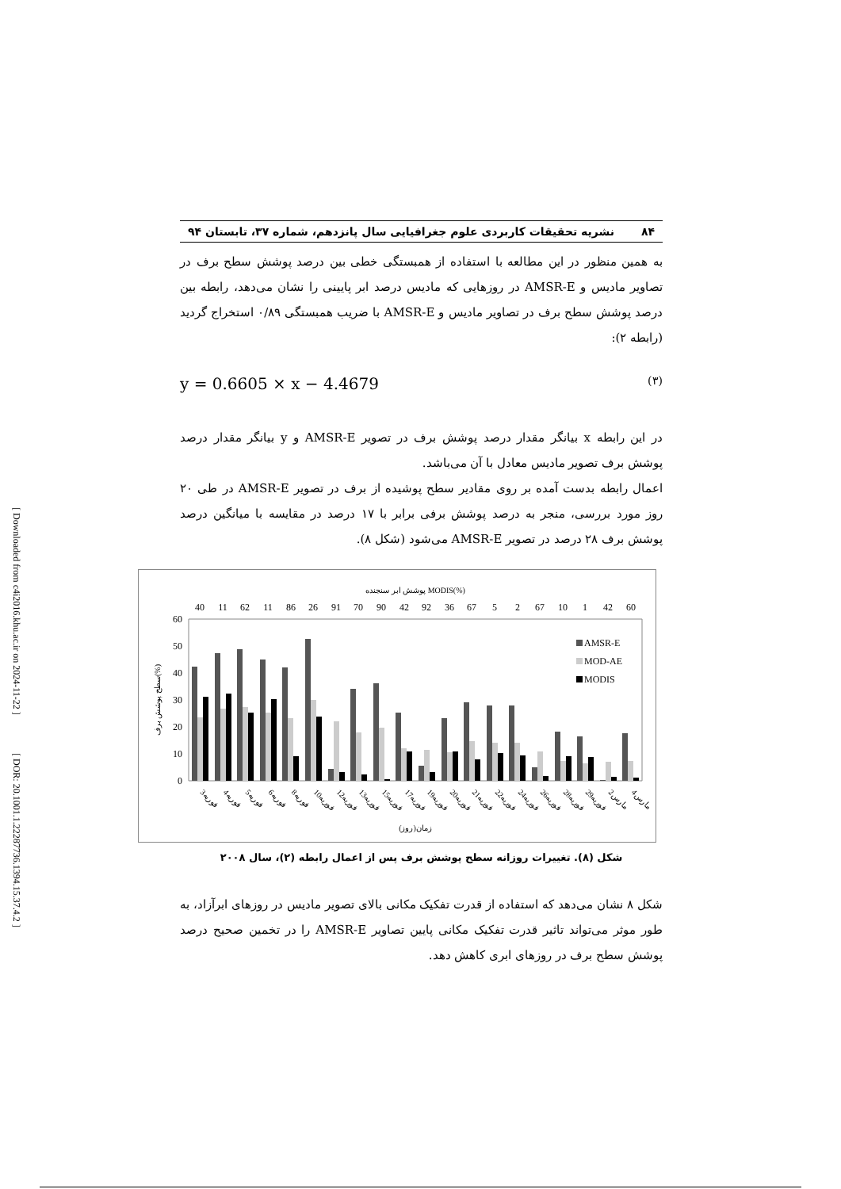[ Downloaded from c4i2016.khu.ac.ir on 2024-11-22 ]
[ DOR: 20.1001.1.22287736.1394.15.37.4.2 ]
۸۴ نشریه تحقیقات کاربردی علوم جغرافیایی سال پانزدهم، شماره ۳۷، تابستان ۹۴
به همین منظور در این مطالعه با استفاده از همبستگی خطی بین درصد پوشش سطح برف در تصاویر مادیس و AMSR-E در روزهایی که مادیس درصد ابر پایینی را نشان می‌دهد، رابطه بین درصد پوشش سطح برف در تصاویر مادیس و AMSR-E با ضریب همبستگی ۰/۸۹ استخراج گردید (رابطه ۲):
y = 0.6605 × x − 4.4679 (۳)
در این رابطه x بیانگر مقدار درصد پوشش برف در تصویر AMSR-E و y بیانگر مقدار درصد پوشش برف تصویر مادیس معادل با آن می‌باشد.
اعمال رابطه بدست آمده بر روی مقادیر سطح پوشیده از برف در تصویر AMSR-E در طی ۲۰ روز مورد بررسی، منجر به درصد پوشش برفی برابر با ۱۷ درصد در مقایسه با میانگین درصد پوشش برف ۲۸ درصد در تصویر AMSR-E می‌شود (شکل ۸).
پوشش ابر سنجنده MODIS(%)
40
11
62
11
86
26
91
70
90
42
92
36
67
5
2
67
10
1
42
60
60
50
40
30
20
10
0
سطح پوشش برف(%)
AMSR-E
MOD-AE
MODIS
3فوریه
4فوریه
5فوریه
6فوریه
8فوریه
10فوریه
12فوریه
13فوریه
15فوریه
17فوریه
19فوریه
20فوریه
21فوریه
22فوریه
24فوریه
26فوریه
28فوریه
29فوریه
2مارس
4مارس
زمان(روز)
شکل (۸). تغییرات روزانه سطح پوشش برف پس از اعمال رابطه (۲)، سال ۲۰۰۸
شکل ۸ نشان می‌دهد که استفاده از قدرت تفکیک مکانی بالای تصویر مادیس در روزهای ابرآزاد، به طور موثر می‌تواند تاثیر قدرت تفکیک مکانی پایین تصاویر AMSR-E را در تخمین صحیح درصد پوشش سطح برف در روزهای ابری کاهش دهد.